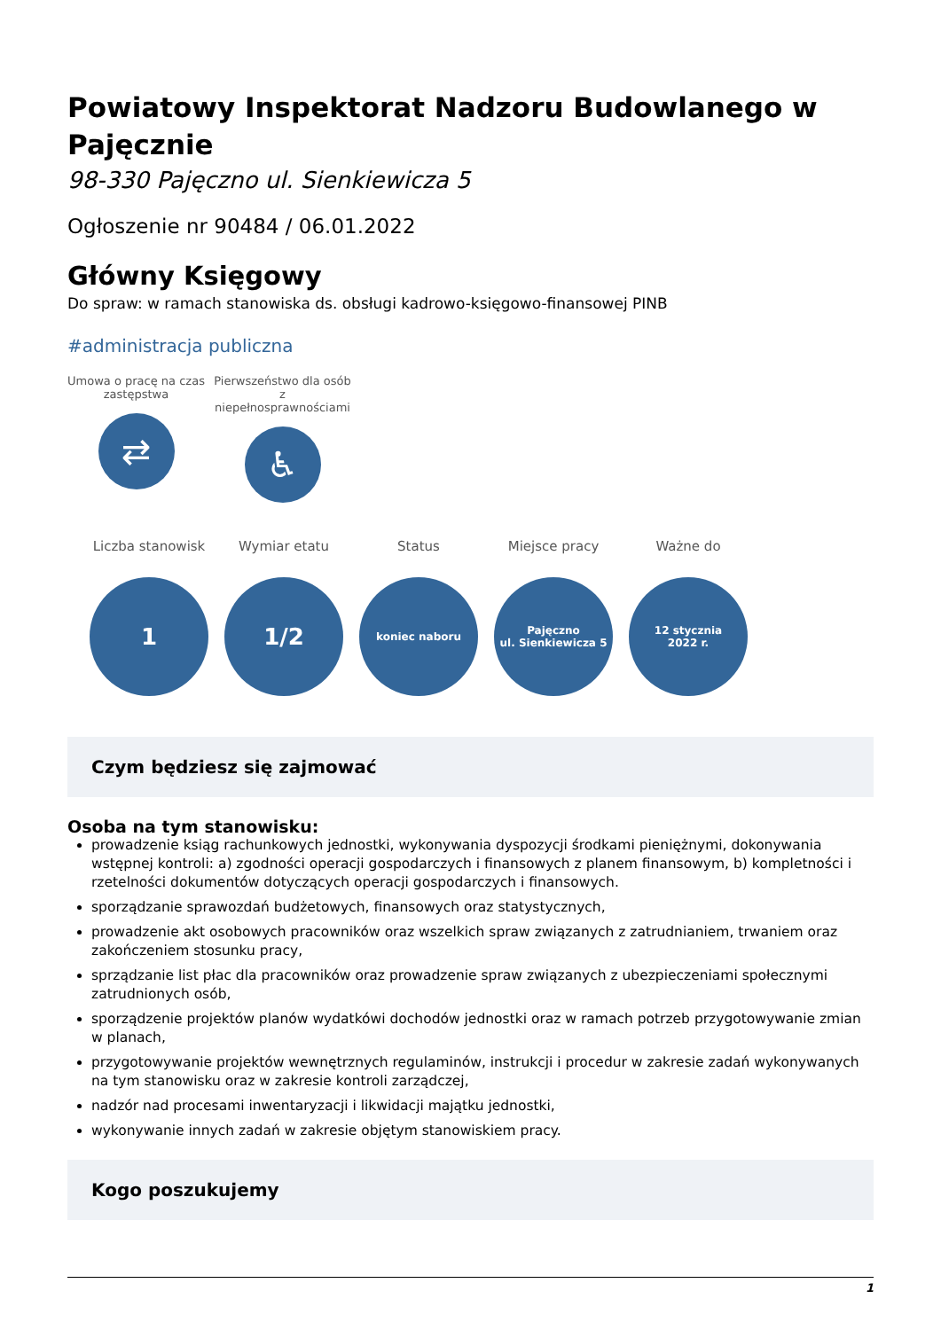Powiatowy Inspektorat Nadzoru Budowlanego w Pajęcznie
98-330 Pajęczno ul. Sienkiewicza 5
Ogłoszenie nr 90484 / 06.01.2022
Główny Księgowy
Do spraw: w ramach stanowiska ds. obsługi kadrowo-księgowo-finansowej PINB
#administracja publiczna
Umowa o pracę na czas zastępstwa
⇄
Pierwszeństwo dla osób z niepełnosprawnościami
♿
Liczba stanowisk
1
Wymiar etatu
1/2
Status
koniec naboru
Miejsce pracy
Pajęczno
ul. Sienkiewicza 5
Ważne do
12 stycznia
2022 r.
Czym będziesz się zajmować
Osoba na tym stanowisku:
prowadzenie ksiąg rachunkowych jednostki, wykonywania dyspozycji środkami pieniężnymi, dokonywania wstępnej kontroli: a) zgodności operacji gospodarczych i finansowych z planem finansowym, b) kompletności i rzetelności dokumentów dotyczących operacji gospodarczych i finansowych.
sporządzanie sprawozdań budżetowych, finansowych oraz statystycznych,
prowadzenie akt osobowych pracowników oraz wszelkich spraw związanych z zatrudnianiem, trwaniem oraz zakończeniem stosunku pracy,
sprządzanie list płac dla pracowników oraz prowadzenie spraw związanych z ubezpieczeniami społecznymi zatrudnionych osób,
sporządzenie projektów planów wydatkówi dochodów jednostki oraz w ramach potrzeb przygotowywanie zmian w planach,
przygotowywanie projektów wewnętrznych regulaminów, instrukcji i procedur w zakresie zadań wykonywanych na tym stanowisku oraz w zakresie kontroli zarządczej,
nadzór nad procesami inwentaryzacji i likwidacji majątku jednostki,
wykonywanie innych zadań w zakresie objętym stanowiskiem pracy.
Kogo poszukujemy
1